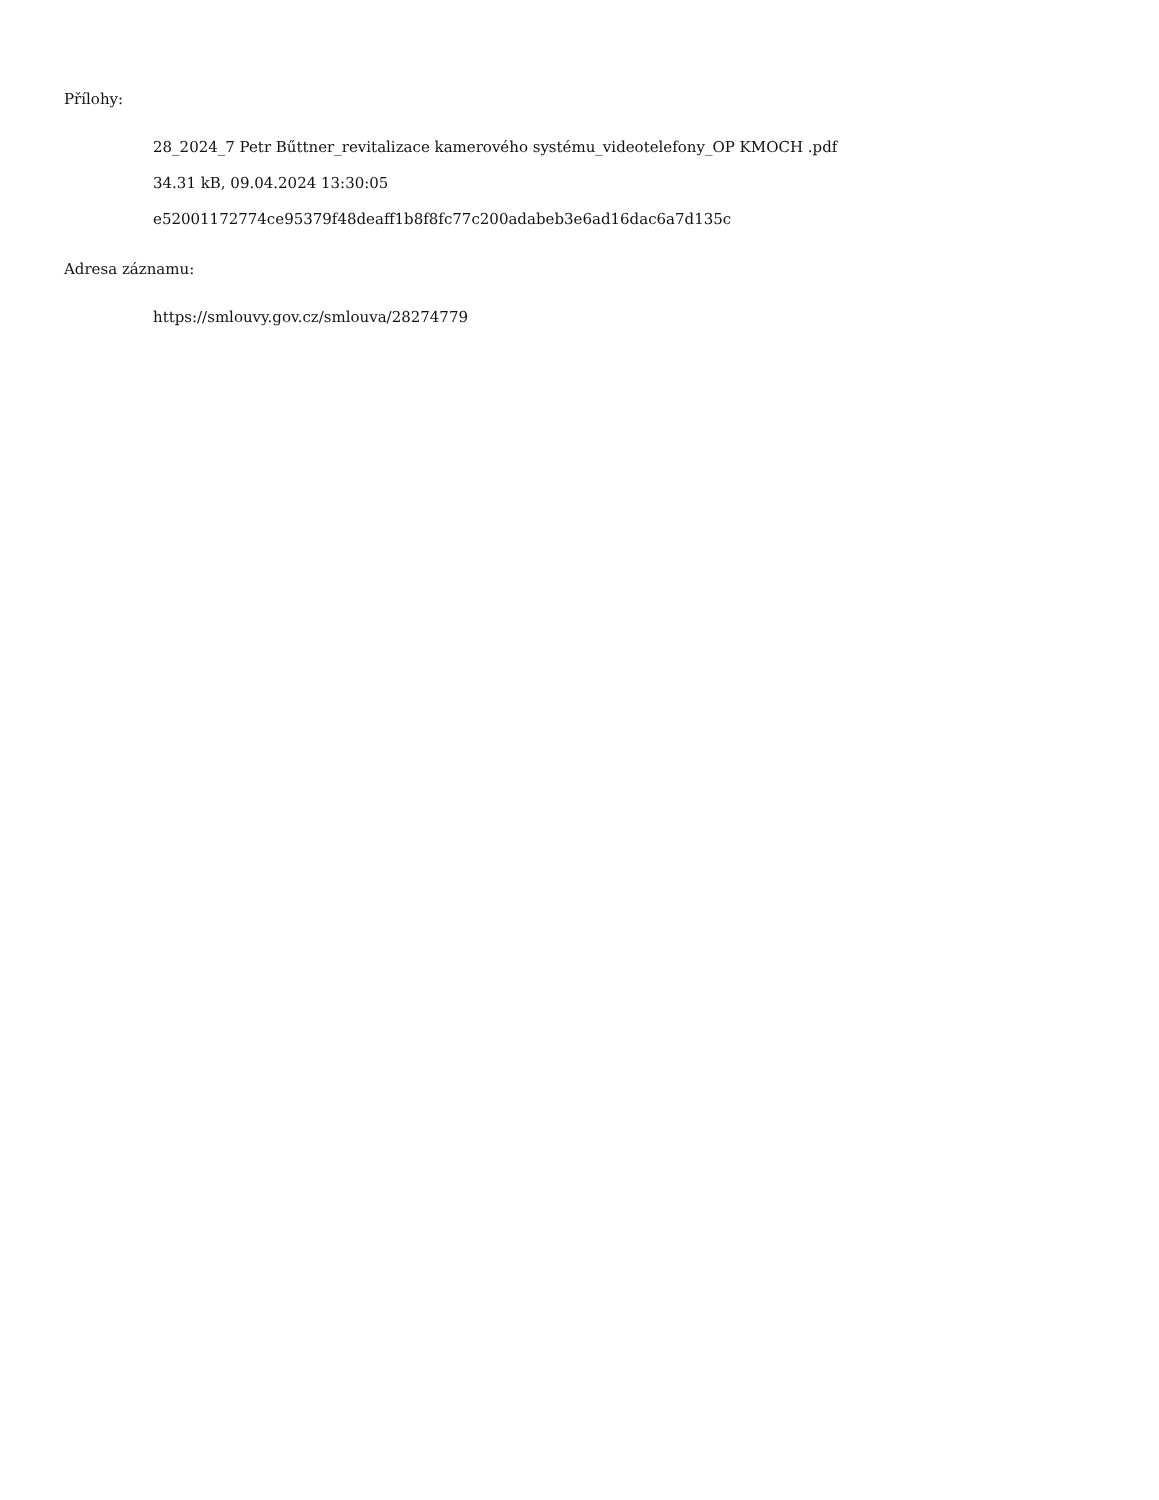Přílohy:
28_2024_7 Petr Bűttner_revitalizace kamerového systému_videotelefony_OP KMOCH .pdf
34.31 kB, 09.04.2024 13:30:05
e52001172774ce95379f48deaff1b8f8fc77c200adabeb3e6ad16dac6a7d135c
Adresa záznamu:
https://smlouvy.gov.cz/smlouva/28274779